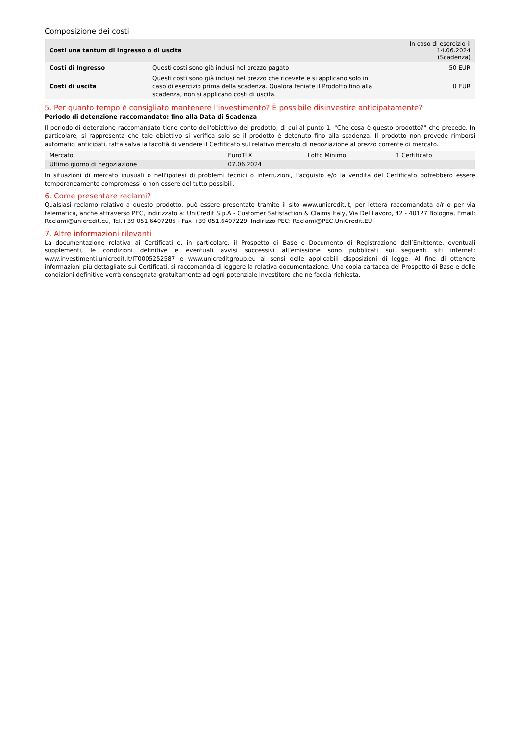Composizione dei costi
| Costi una tantum di ingresso o di uscita | | In caso di esercizio il 14.06.2024 (Scadenza) |
| --- | --- | --- |
| Costi di Ingresso | Questi costi sono già inclusi nel prezzo pagato | 50 EUR |
| Costi di uscita | Questi costi sono già inclusi nel prezzo che ricevete e si applicano solo in caso di esercizio prima della scadenza. Qualora teniate il Prodotto fino alla scadenza, non si applicano costi di uscita. | 0 EUR |
5. Per quanto tempo è consigliato mantenere l'investimento? È possibile disinvestire anticipatamente?
Periodo di detenzione raccomandato: fino alla Data di Scadenza
Il periodo di detenzione raccomandato tiene conto dell'obiettivo del prodotto, di cui al punto 1. "Che cosa è questo prodotto?" che precede. In particolare, si rappresenta che tale obiettivo si verifica solo se il prodotto è detenuto fino alla scadenza. Il prodotto non prevede rimborsi automatici anticipati, fatta salva la facoltà di vendere il Certificato sul relativo mercato di negoziazione al prezzo corrente di mercato.
| Mercato | EuroTLX | Lotto Minimo | 1 Certificato |
| Ultimo giorno di negoziazione | 07.06.2024 | | |
In situazioni di mercato inusuali o nell'ipotesi di problemi tecnici o interruzioni, l'acquisto e/o la vendita del Certificato potrebbero essere temporaneamente compromessi o non essere del tutto possibili.
6. Come presentare reclami?
Qualsiasi reclamo relativo a questo prodotto, può essere presentato tramite il sito www.unicredit.it, per lettera raccomandata a/r o per via telematica, anche attraverso PEC, indirizzato a: UniCredit S.p.A - Customer Satisfaction & Claims Italy, Via Del Lavoro, 42 - 40127 Bologna, Email: Reclami@unicredit.eu, Tel.+39 051.6407285 - Fax +39 051.6407229, Indirizzo PEC: Reclami@PEC.UniCredit.EU
7. Altre informazioni rilevanti
La documentazione relativa ai Certificati e, in particolare, il Prospetto di Base e Documento di Registrazione dell’Emittente, eventuali supplementi, le condizioni definitive e eventuali avvisi successivi all’emissione sono pubblicati sui seguenti siti internet: www.investimenti.unicredit.it/IT0005252587 e www.unicreditgroup.eu ai sensi delle applicabili disposizioni di legge. Al fine di ottenere informazioni più dettagliate sui Certificati, si raccomanda di leggere la relativa documentazione. Una copia cartacea del Prospetto di Base e delle condizioni definitive verrà consegnata gratuitamente ad ogni potenziale investitore che ne faccia richiesta.